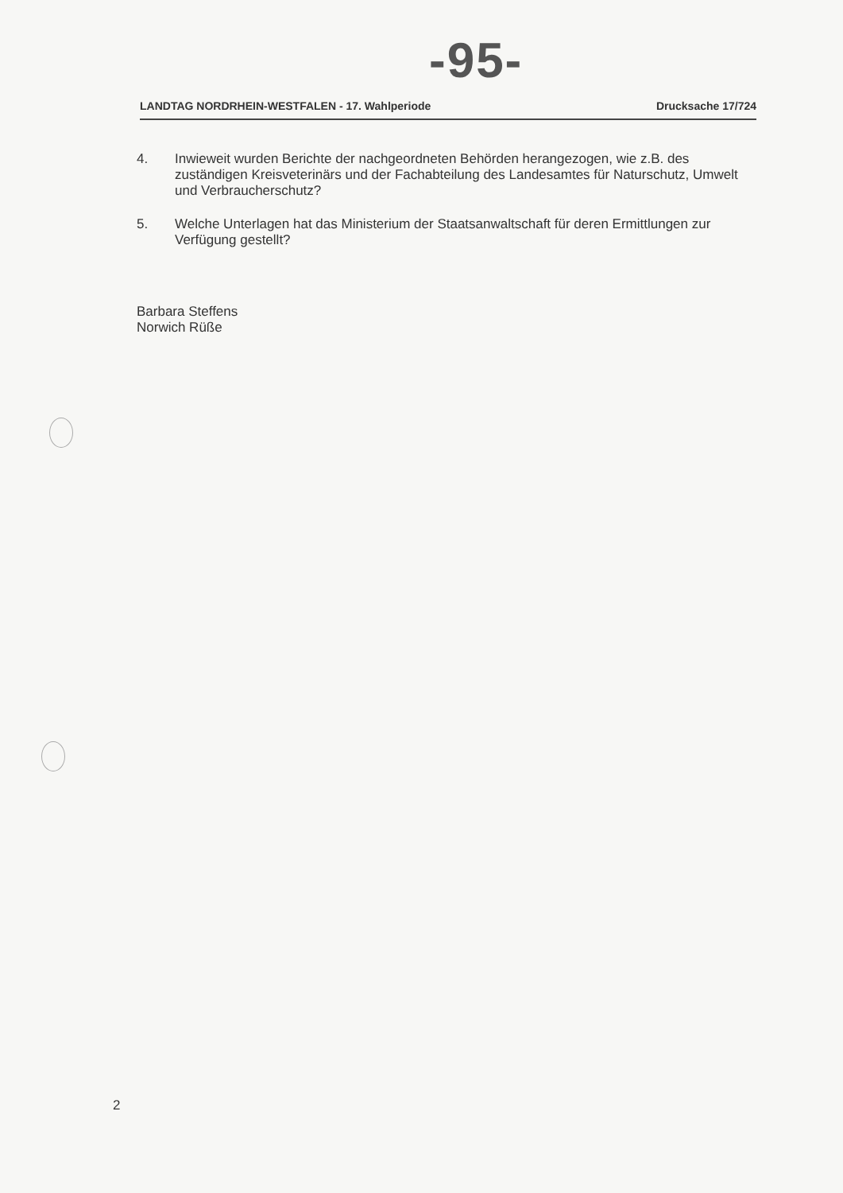-95-
LANDTAG NORDRHEIN-WESTFALEN - 17. Wahlperiode Drucksache 17/724
4. Inwieweit wurden Berichte der nachgeordneten Behörden herangezogen, wie z.B. des zuständigen Kreisveterinärs und der Fachabteilung des Landesamtes für Naturschutz, Umwelt und Verbraucherschutz?
5. Welche Unterlagen hat das Ministerium der Staatsanwaltschaft für deren Ermittlungen zur Verfügung gestellt?
Barbara Steffens
Norwich Rüße
2